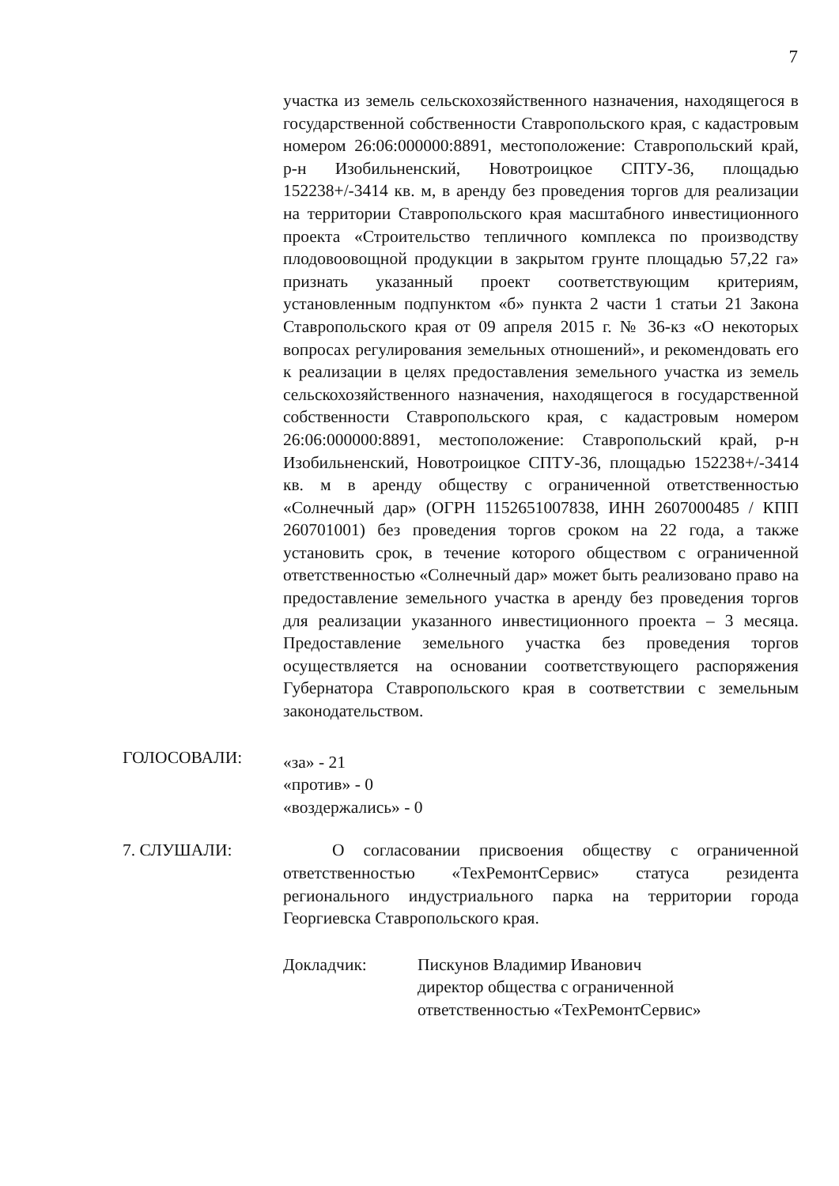7
участка из земель сельскохозяйственного назначения, находящегося в государственной собственности Ставропольского края, с кадастровым номером 26:06:000000:8891, местоположение: Ставропольский край, р-н Изобильненский, Новотроицкое СПТУ-36, площадью 152238+/-3414 кв. м, в аренду без проведения торгов для реализации на территории Ставропольского края масштабного инвестиционного проекта «Строительство тепличного комплекса по производству плодовоовощной продукции в закрытом грунте площадью 57,22 га» признать указанный проект соответствующим критериям, установленным подпунктом «б» пункта 2 части 1 статьи 21 Закона Ставропольского края от 09 апреля 2015 г. № 36-кз «О некоторых вопросах регулирования земельных отношений», и рекомендовать его к реализации в целях предоставления земельного участка из земель сельскохозяйственного назначения, находящегося в государственной собственности Ставропольского края, с кадастровым номером 26:06:000000:8891, местоположение: Ставропольский край, р-н Изобильненский, Новотроицкое СПТУ-36, площадью 152238+/-3414 кв. м в аренду обществу с ограниченной ответственностью «Солнечный дар» (ОГРН 1152651007838, ИНН 2607000485 / КПП 260701001) без проведения торгов сроком на 22 года, а также установить срок, в течение которого обществом с ограниченной ответственностью «Солнечный дар» может быть реализовано право на предоставление земельного участка в аренду без проведения торгов для реализации указанного инвестиционного проекта – 3 месяца. Предоставление земельного участка без проведения торгов осуществляется на основании соответствующего распоряжения Губернатора Ставропольского края в соответствии с земельным законодательством.
ГОЛОСОВАЛИ:
«за» - 21
«против» - 0
«воздержались» - 0
7. СЛУШАЛИ: О согласовании присвоения обществу с ограниченной ответственностью «ТехРемонтСервис» статуса резидента регионального индустриального парка на территории города Георгиевска Ставропольского края.
Докладчик: Пискунов Владимир Иванович
директор общества с ограниченной ответственностью «ТехРемонтСервис»